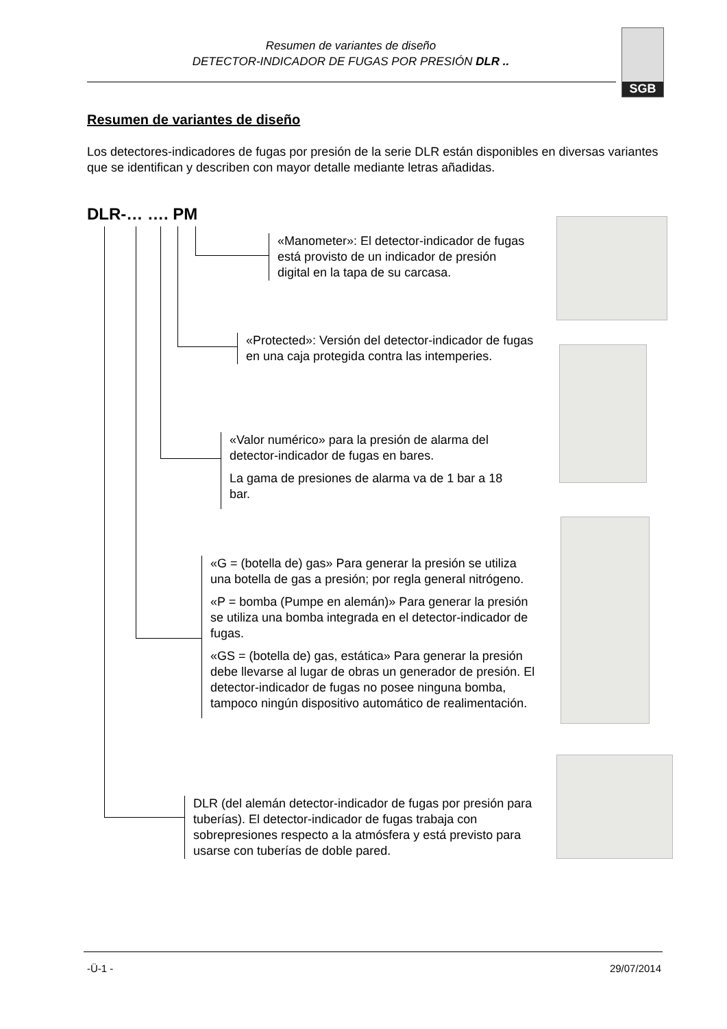Resumen de variantes de diseño
DETECTOR-INDICADOR DE FUGAS POR PRESIÓN DLR ..
SGB
Resumen de variantes de diseño
Los detectores-indicadores de fugas por presión de la serie DLR están disponibles en diversas variantes que se identifican y describen con mayor detalle mediante letras añadidas.
DLR-… …. PM
«Manometer»: El detector-indicador de fugas está provisto de un indicador de presión digital en la tapa de su carcasa.
«Protected»: Versión del detector-indicador de fugas en una caja protegida contra las intemperies.
«Valor numérico» para la presión de alarma del detector-indicador de fugas en bares.
La gama de presiones de alarma va de 1 bar a 18 bar.
«G = (botella de) gas» Para generar la presión se utiliza una botella de gas a presión; por regla general nitrógeno.
«P = bomba (Pumpe en alemán)» Para generar la presión se utiliza una bomba integrada en el detector-indicador de fugas.
«GS = (botella de) gas, estática» Para generar la presión debe llevarse al lugar de obras un generador de presión. El detector-indicador de fugas no posee ninguna bomba, tampoco ningún dispositivo automático de realimentación.
DLR (del alemán detector-indicador de fugas por presión para tuberías). El detector-indicador de fugas trabaja con sobrepresiones respecto a la atmósfera y está previsto para usarse con tuberías de doble pared.
-Ü-1 - 29/07/2014